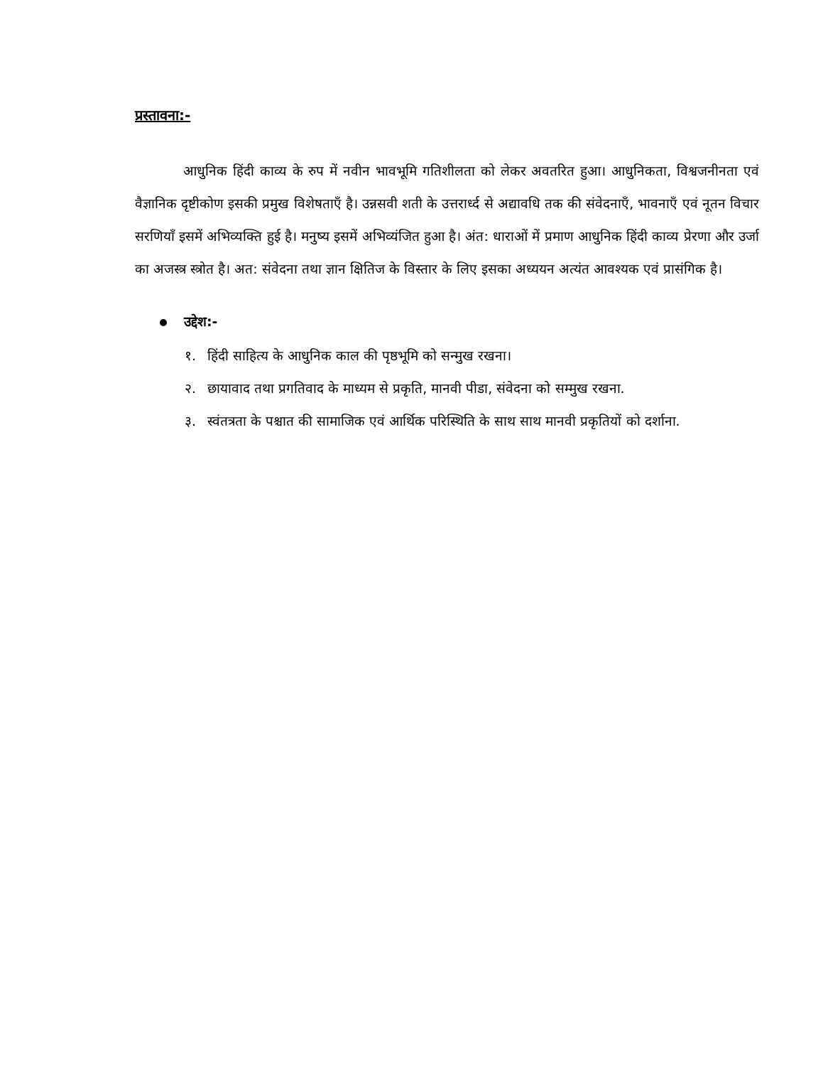प्रस्तावना:-
आधुनिक हिंदी काव्य के रुप में नवीन भावभूमि गतिशीलता को लेकर अवतरित हुआ। आधुनिकता, विश्वजनीनता एवं वैज्ञानिक दृष्टीकोण इसकी प्रमुख विशेषताएँ है। उन्नसवी शती के उत्तरार्ध्द से अद्यावधि तक की संवेदनाएँ, भावनाएँ एवं नूतन विचार सरणियाँ इसमें अभिव्यक्ति हुई है। मनुष्य इसमें अभिव्यंजित हुआ है। अंत: धाराओं में प्रमाण आधुनिक हिंदी काव्य प्रेरणा और उर्जा का अजस्त्र स्त्रोत है। अत: संवेदना तथा ज्ञान क्षितिज के विस्तार के लिए इसका अध्ययन अत्यंत आवश्यक एवं प्रासंगिक है।
उद्देश:-
१. हिंदी साहित्य के आधुनिक काल की पृष्ठभूमि को सन्मुख रखना।
२. छायावाद तथा प्रगतिवाद के माध्यम से प्रकृति, मानवी पीडा, संवेदना को सम्मुख रखना.
३. स्वंतत्रता के पश्चात की सामाजिक एवं आर्थिक परिस्थिति के साथ साथ मानवी प्रकृतियों को दर्शाना.